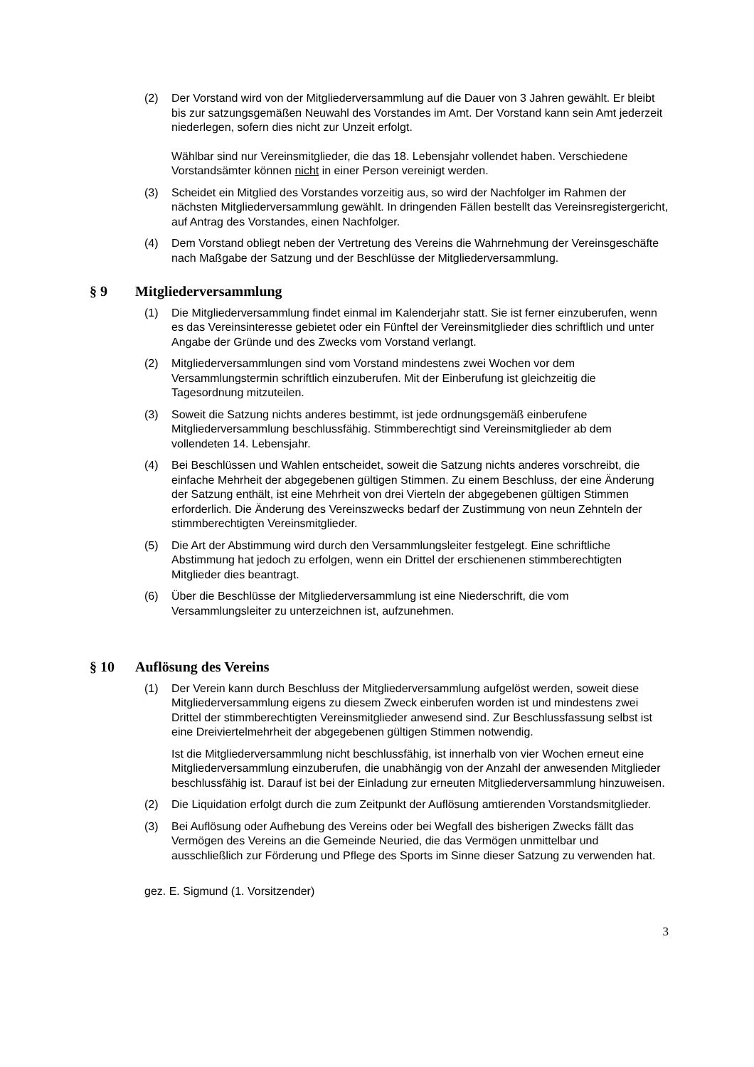(2) Der Vorstand wird von der Mitgliederversammlung auf die Dauer von 3 Jahren gewählt. Er bleibt bis zur satzungsgemäßen Neuwahl des Vorstandes im Amt. Der Vorstand kann sein Amt jederzeit niederlegen, sofern dies nicht zur Unzeit erfolgt.
Wählbar sind nur Vereinsmitglieder, die das 18. Lebensjahr vollendet haben. Verschiedene Vorstandsämter können nicht in einer Person vereinigt werden.
(3) Scheidet ein Mitglied des Vorstandes vorzeitig aus, so wird der Nachfolger im Rahmen der nächsten Mitgliederversammlung gewählt. In dringenden Fällen bestellt das Vereinsregistergericht, auf Antrag des Vorstandes, einen Nachfolger.
(4) Dem Vorstand obliegt neben der Vertretung des Vereins die Wahrnehmung der Vereinsgeschäfte nach Maßgabe der Satzung und der Beschlüsse der Mitgliederversammlung.
§ 9 Mitgliederversammlung
(1) Die Mitgliederversammlung findet einmal im Kalenderjahr statt. Sie ist ferner einzuberufen, wenn es das Vereinsinteresse gebietet oder ein Fünftel der Vereinsmitglieder dies schriftlich und unter Angabe der Gründe und des Zwecks vom Vorstand verlangt.
(2) Mitgliederversammlungen sind vom Vorstand mindestens zwei Wochen vor dem Versammlungstermin schriftlich einzuberufen. Mit der Einberufung ist gleichzeitig die Tagesordnung mitzuteilen.
(3) Soweit die Satzung nichts anderes bestimmt, ist jede ordnungsgemäß einberufene Mitgliederversammlung beschlussfähig. Stimmberechtigt sind Vereinsmitglieder ab dem vollendeten 14. Lebensjahr.
(4) Bei Beschlüssen und Wahlen entscheidet, soweit die Satzung nichts anderes vorschreibt, die einfache Mehrheit der abgegebenen gültigen Stimmen. Zu einem Beschluss, der eine Änderung der Satzung enthält, ist eine Mehrheit von drei Vierteln der abgegebenen gültigen Stimmen erforderlich. Die Änderung des Vereinszwecks bedarf der Zustimmung von neun Zehnteln der stimmberechtigten Vereinsmitglieder.
(5) Die Art der Abstimmung wird durch den Versammlungsleiter festgelegt. Eine schriftliche Abstimmung hat jedoch zu erfolgen, wenn ein Drittel der erschienenen stimmberechtigten Mitglieder dies beantragt.
(6) Über die Beschlüsse der Mitgliederversammlung ist eine Niederschrift, die vom Versammlungsleiter zu unterzeichnen ist, aufzunehmen.
§ 10 Auflösung des Vereins
(1) Der Verein kann durch Beschluss der Mitgliederversammlung aufgelöst werden, soweit diese Mitgliederversammlung eigens zu diesem Zweck einberufen worden ist und mindestens zwei Drittel der stimmberechtigten Vereinsmitglieder anwesend sind. Zur Beschlussfassung selbst ist eine Dreiviertelmehrheit der abgegebenen gültigen Stimmen notwendig.
Ist die Mitgliederversammlung nicht beschlussfähig, ist innerhalb von vier Wochen erneut eine Mitgliederversammlung einzuberufen, die unabhängig von der Anzahl der anwesenden Mitglieder beschlussfähig ist. Darauf ist bei der Einladung zur erneuten Mitgliederversammlung hinzuweisen.
(2) Die Liquidation erfolgt durch die zum Zeitpunkt der Auflösung amtierenden Vorstandsmitglieder.
(3) Bei Auflösung oder Aufhebung des Vereins oder bei Wegfall des bisherigen Zwecks fällt das Vermögen des Vereins an die Gemeinde Neuried, die das Vermögen unmittelbar und ausschließlich zur Förderung und Pflege des Sports im Sinne dieser Satzung zu verwenden hat.
gez. E. Sigmund (1. Vorsitzender)
3